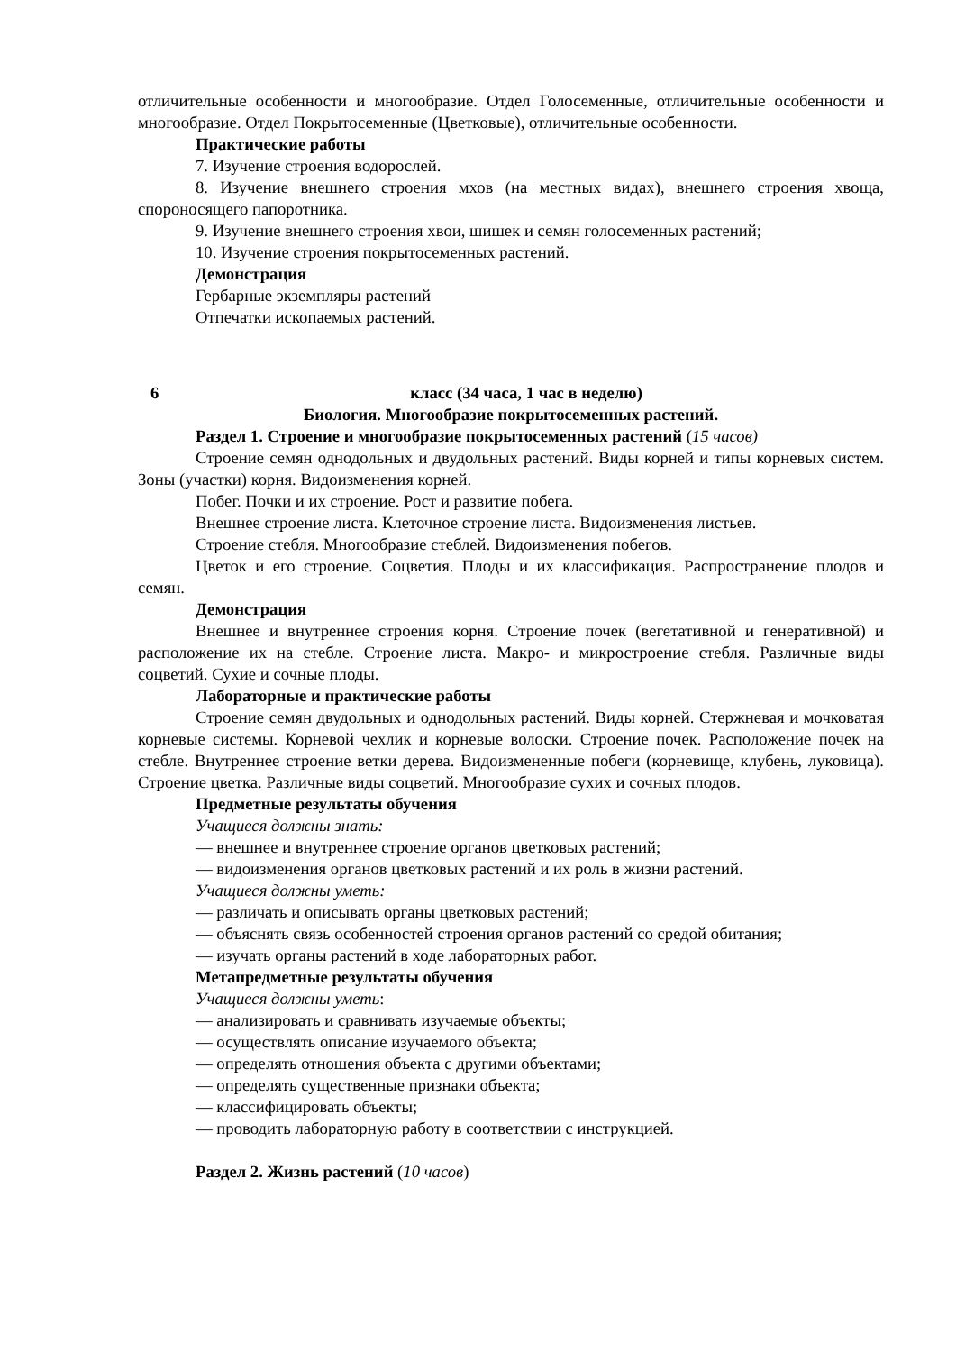отличительные особенности и многообразие. Отдел Голосеменные, отличительные особенности и многообразие. Отдел Покрытосеменные (Цветковые), отличительные особенности.
Практические работы
7. Изучение строения водорослей.
8. Изучение внешнего строения мхов (на местных видах), внешнего строения хвоща, спороносящего папоротника.
9. Изучение внешнего строения хвои, шишек и семян голосеменных растений;
10. Изучение строения покрытосеменных растений.
Демонстрация
Гербарные экземпляры растений
Отпечатки ископаемых растений.
6 класс (34 часа, 1 час в неделю)
Биология. Многообразие покрытосеменных растений.
Раздел 1. Строение и многообразие покрытосеменных растений (15 часов)
Строение семян однодольных и двудольных растений. Виды корней и типы корневых систем. Зоны (участки) корня. Видоизменения корней.
Побег. Почки и их строение. Рост и развитие побега.
Внешнее строение листа. Клеточное строение листа. Видоизменения листьев.
Строение стебля. Многообразие стеблей. Видоизменения побегов.
Цветок и его строение. Соцветия. Плоды и их классификация. Распространение плодов и семян.
Демонстрация
Внешнее и внутреннее строения корня. Строение почек (вегетативной и генеративной) и расположение их на стебле. Строение листа. Макро- и микростроение стебля. Различные виды соцветий. Сухие и сочные плоды.
Лабораторные и практические работы
Строение семян двудольных и однодольных растений. Виды корней. Стержневая и мочковатая корневые системы. Корневой чехлик и корневые волоски. Строение почек. Расположение почек на стебле. Внутреннее строение ветки дерева. Видоизмененные побеги (корневище, клубень, луковица). Строение цветка. Различные виды соцветий. Многообразие сухих и сочных плодов.
Предметные результаты обучения
Учащиеся должны знать:
— внешнее и внутреннее строение органов цветковых растений;
— видоизменения органов цветковых растений и их роль в жизни растений.
Учащиеся должны уметь:
— различать и описывать органы цветковых растений;
— объяснять связь особенностей строения органов растений со средой обитания;
— изучать органы растений в ходе лабораторных работ.
Метапредметные результаты обучения
Учащиеся должны уметь:
— анализировать и сравнивать изучаемые объекты;
— осуществлять описание изучаемого объекта;
— определять отношения объекта с другими объектами;
— определять существенные признаки объекта;
— классифицировать объекты;
— проводить лабораторную работу в соответствии с инструкцией.
Раздел 2. Жизнь растений (10 часов)